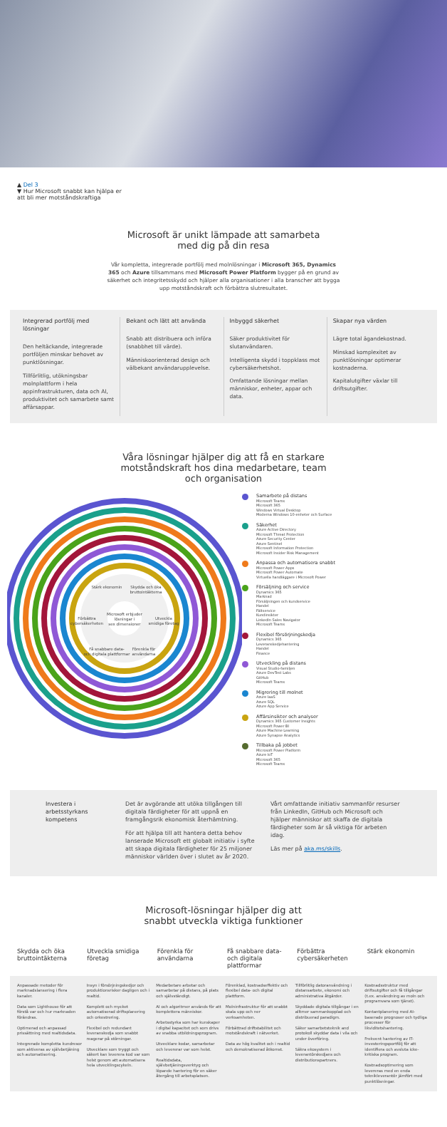▲ Del 3
▼ Hur Microsoft snabbt kan hjälpa er
att bli mer motståndskraftiga
Microsoft är unikt lämpade att samarbeta
med dig på din resa
Vår kompletta, integrerade portfölj med molnlösningar i Microsoft 365, Dynamics 365 och Azure tillsammans med Microsoft Power Platform bygger på en grund av säkerhet och integritetsskydd och hjälper alla organisationer i alla branscher att bygga upp motståndskraft och förbättra slutresultatet.
Integrerad portfölj med lösningar
Den heltäckande, integrerade portföljen minskar behovet av punktlösningar.
Tillförlitlig, utökningsbar molnplattform i hela appinfrastrukturen, data och AI, produktivitet och samarbete samt affärsappar.
Bekant och lätt att använda
Snabb att distribuera och införa (snabbhet till värde).
Människoorienterad design och välbekant användarupplevelse.
Inbyggd säkerhet
Säker produktivitet för slutanvändaren.
Intelligenta skydd i toppklass mot cybersäkerhetshot.
Omfattande lösningar mellan människor, enheter, appar och data.
Skapar nya värden
Lägre total ägandekostnad.
Minskad komplexitet av punktlösningar optimerar kostnaderna.
Kapitalutgifter växlar till driftsutgifter.
Våra lösningar hjälper dig att få en starkare
motståndskraft hos dina medarbetare, team
och organisation
Microsoft erbjuder
lösningar i
sex dimensioner
Stärk ekonomin
Skydda och öka
bruttointäkterna
Förbättra
cybersäkerheten
Utveckla
smidiga företag
Få snabbare data-
och digitala plattformar
Förenkla för
användarna
Samarbete på distans
Microsoft Teams
Microsoft 365
Windows Virtual Desktop
Moderna Windows 10-enheter och Surface
Säkerhet
Azure Active Directory
Microsoft Threat Protection
Azure Security Center
Azure Sentinel
Microsoft Information Protection
Microsoft Insider Risk Management
Anpassa och automatisera snabbt
Microsoft Power Apps
Microsoft Power Automate
Virtuella handläggare i Microsoft Power
Försäljning och service
Dynamics 365
Marknad
Försäljningen och kundservice
Handel
Fältservice
Kundinsikter
LinkedIn Sales Navigator
Microsoft Teams
Flexibel försörjningskedja
Dynamics 365
Leveranskedjehantering
Handel
Finance
Utveckling på distans
Visual Studio-familjen
Azure DevTest Labs
GitHub
Microsoft Teams
Migrering till molnet
Azure IaaS
Azure SQL
Azure App Service
Affärsinsikter och analyser
Dynamics 365 Customer Insights
Microsoft Power BI
Azure Machine Learning
Azure Synapse Analytics
Tillbaka på jobbet
Microsoft Power Platform
Azure IoT
Microsoft 365
Microsoft Teams
Investera i
arbetsstyrkans
kompetens
Det är avgörande att utöka tillgången till digitala färdigheter för att uppnå en framgångsrik ekonomisk återhämtning.
För att hjälpa till att hantera detta behov lanserade Microsoft ett globalt initiativ i syfte att skapa digitala färdigheter för 25 miljoner människor världen över i slutet av år 2020.
Vårt omfattande initiativ sammanför resurser från LinkedIn, GitHub och Microsoft och hjälper människor att skaffa de digitala färdigheter som är så viktiga för arbeten idag.
Läs mer på aka.ms/skills.
Microsoft-lösningar hjälper dig att
snabbt utveckla viktiga funktioner
Skydda och öka bruttointäkterna
Utveckla smidiga företag Förenkla för användarna Få snabbare data- och digitala plattformar
Förbättra cybersäkerheten Stärk ekonomin
Anpassade metoder för marknadslansering i flera kanaler.
Data som Lighthouse för att förstå var och hur marknaden förändras.
Optimerad och anpassad prissättning med realtidsdata.
Integrerade kompletta kundresor som aktiveras av självbetjäning och automatisering.
Insyn i försörjningskedjor och produktionsrisker dagligen och i realtid.
Komplett och mycket automatiserad driftsplanering och orkestrering.
Flexibel och redundant leveranskedja som snabbt reagerar på störningar.
Utvecklare som tryggt och säkert kan leverera kod var som helst genom att automatisera hela utvecklingscykeln.
Medarbetare arbetar och samarbetar på distans, på plats och självständigt.
AI och algoritmer används för att komplettera människor.
Arbetsstyrka som har kunskaper i digital kapacitet och som drivs av snabba utbildningsprogram.
Utvecklare kodar, samarbetar och levererar var som helst.
Realtidsdata, självbetjäningsverktyg och löpande hantering för en säker återgång till arbetsplatsen.
Förenklad, kostnadseffektiv och flexibel data- och digital plattform.
Molninfrastruktur för att snabbt skala upp och ner verksamheten.
Förbättrad driftstabilitet och motståndskraft i nätverket.
Data av hög kvalitet och i realtid och demokratiserad åtkomst.
Tillförlitlig datoranvändning i distansarbete, ekonomi och administrativa åtgärder.
Skyddade digitala tillgångar i en alltmer sammankopplad och distribuerad paradigm.
Säker samarbetsteknik and protokoll skyddar data i vila och under överföring.
Säkra ekosystem i leverantörskedjans och distributionspartners.
Kostnadsstruktur med driftsutgifter och få tillgångar (t.ex. användning av moln och programvara som tjänst).
Kontantplanering med AI-baserade prognoser och tydliga processer för likviditetshantering.
Frekvent hantering av IT-investeringsportfölj för att identifiera och avsluta icke-kritiska program.
Kostnadsoptimering som levereras med en enda teknikleverantör jämfört med punktlösningar.